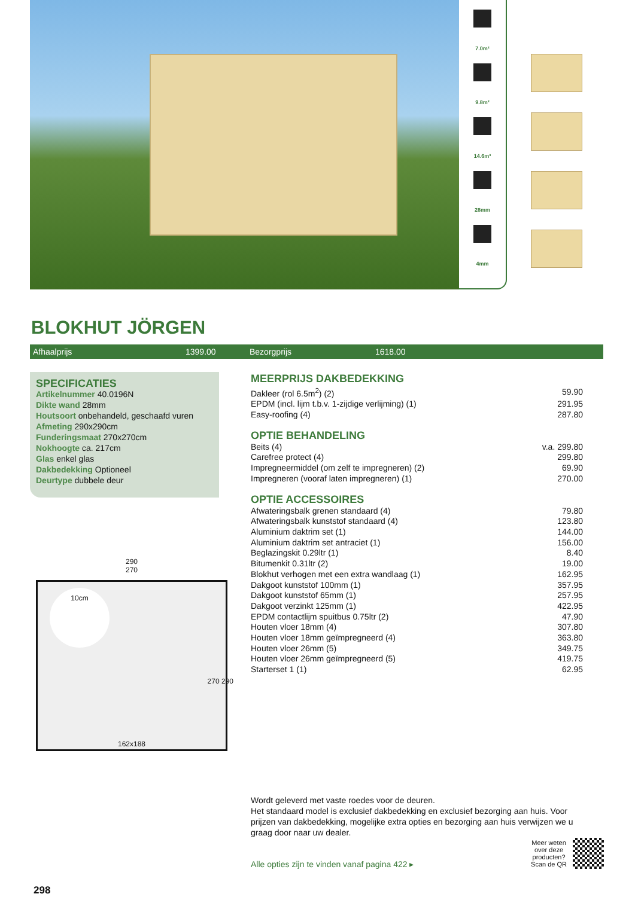7.0m²
9.8m²
14.6m³
28mm
4mm
BLOKHUT JÖRGEN
Afhaalprijs 1399.00 Bezorgprijs 1618.00
SPECIFICATIES
Artikelnummer 40.0196N
Dikte wand 28mm
Houtsoort onbehandeld, geschaafd vuren
Afmeting 290x290cm
Funderingsmaat 270x270cm
Nokhoogte ca. 217cm
Glas enkel glas
Dakbedekking Optioneel
Deurtype dubbele deur
290
270
10cm
162x188
270 290
MEERPRIJS DAKBEDEKKING
| Dakleer (rol 6.5m<sup>2</sup>) (2) | 59.90 |
| EPDM (incl. lijm t.b.v. 1-zijdige verlijming) (1) | 291.95 |
| Easy-roofing (4) | 287.80 |
OPTIE BEHANDELING
| Beits (4) | v.a. 299.80 |
| Carefree protect (4) | 299.80 |
| Impregneermiddel (om zelf te impregneren) (2) | 69.90 |
| Impregneren (vooraf laten impregneren) (1) | 270.00 |
OPTIE ACCESSOIRES
| Afwateringsbalk grenen standaard (4) | 79.80 |
| Afwateringsbalk kunststof standaard (4) | 123.80 |
| Aluminium daktrim set (1) | 144.00 |
| Aluminium daktrim set antraciet (1) | 156.00 |
| Beglazingskit 0.29ltr (1) | 8.40 |
| Bitumenkit 0.31ltr (2) | 19.00 |
| Blokhut verhogen met een extra wandlaag (1) | 162.95 |
| Dakgoot kunststof 100mm (1) | 357.95 |
| Dakgoot kunststof 65mm (1) | 257.95 |
| Dakgoot verzinkt 125mm (1) | 422.95 |
| EPDM contactlijm spuitbus 0.75ltr (2) | 47.90 |
| Houten vloer 18mm (4) | 307.80 |
| Houten vloer 18mm geïmpregneerd (4) | 363.80 |
| Houten vloer 26mm (5) | 349.75 |
| Houten vloer 26mm geïmpregneerd (5) | 419.75 |
| Starterset 1 (1) | 62.95 |
Wordt geleverd met vaste roedes voor de deuren.
Het standaard model is exclusief dakbedekking en exclusief bezorging aan huis. Voor prijzen van dakbedekking, mogelijke extra opties en bezorging aan huis verwijzen we u graag door naar uw dealer.
Alle opties zijn te vinden vanaf pagina 422 ▸ Meer weten
over deze
producten?
Scan de QR
298